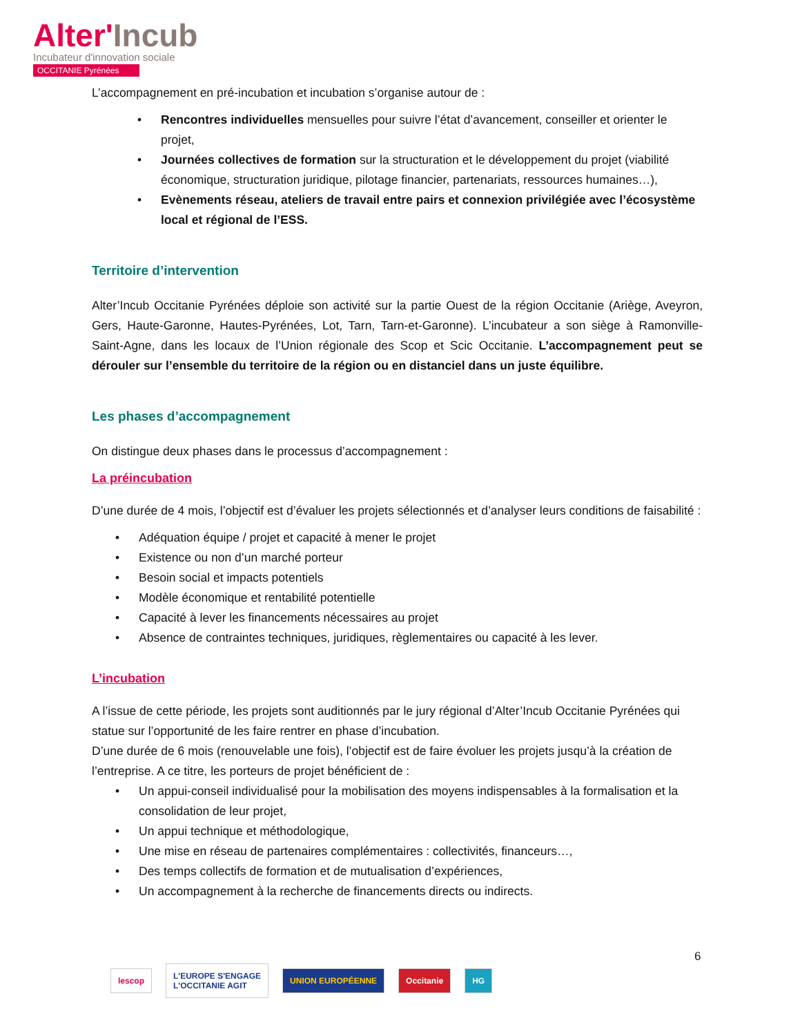Alter'Incub
Incubateur d'innovation sociale
OCCITANIE Pyrénées
L’accompagnement en pré-incubation et incubation s’organise autour de :
Rencontres individuelles mensuelles pour suivre l’état d’avancement, conseiller et orienter le projet,
Journées collectives de formation sur la structuration et le développement du projet (viabilité économique, structuration juridique, pilotage financier, partenariats, ressources humaines…),
Evènements réseau, ateliers de travail entre pairs et connexion privilégiée avec l’écosystème local et régional de l’ESS.
Territoire d’intervention
Alter’Incub Occitanie Pyrénées déploie son activité sur la partie Ouest de la région Occitanie (Ariège, Aveyron, Gers, Haute-Garonne, Hautes-Pyrénées, Lot, Tarn, Tarn-et-Garonne). L’incubateur a son siège à Ramonville-Saint-Agne, dans les locaux de l’Union régionale des Scop et Scic Occitanie. L’accompagnement peut se dérouler sur l’ensemble du territoire de la région ou en distanciel dans un juste équilibre.
Les phases d’accompagnement
On distingue deux phases dans le processus d’accompagnement :
La préincubation
D’une durée de 4 mois, l’objectif est d’évaluer les projets sélectionnés et d’analyser leurs conditions de faisabilité :
Adéquation équipe / projet et capacité à mener le projet
Existence ou non d’un marché porteur
Besoin social et impacts potentiels
Modèle économique et rentabilité potentielle
Capacité à lever les financements nécessaires au projet
Absence de contraintes techniques, juridiques, règlementaires ou capacité à les lever.
L’incubation
A l’issue de cette période, les projets sont auditionnés par le jury régional d’Alter’Incub Occitanie Pyrénées qui statue sur l’opportunité de les faire rentrer en phase d’incubation.
D’une durée de 6 mois (renouvelable une fois), l’objectif est de faire évoluer les projets jusqu’à la création de l’entreprise. A ce titre, les porteurs de projet bénéficient de :
Un appui-conseil individualisé pour la mobilisation des moyens indispensables à la formalisation et la consolidation de leur projet,
Un appui technique et méthodologique,
Une mise en réseau de partenaires complémentaires : collectivités, financeurs…,
Des temps collectifs de formation et de mutualisation d’expériences,
Un accompagnement à la recherche de financements directs ou indirects.
6
lescop
L'EUROPE S'ENGAGE
L'OCCITANIE AGIT
UNION EUROPÉENNE Occitanie HG